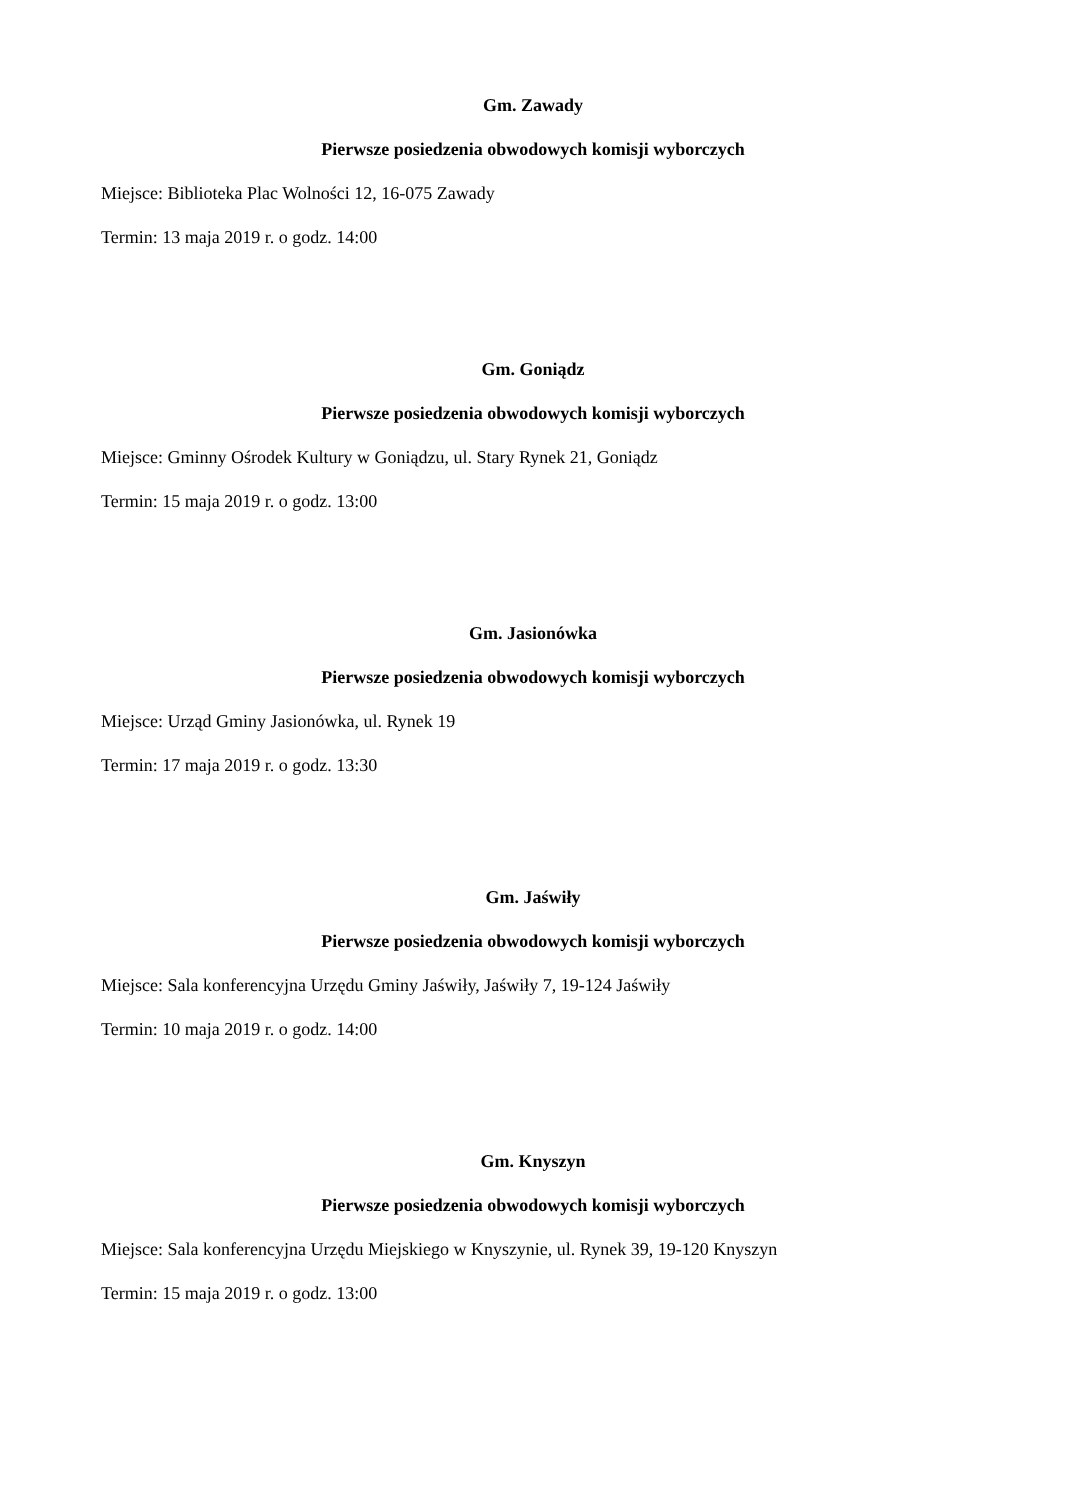Gm. Zawady
Pierwsze posiedzenia obwodowych komisji wyborczych
Miejsce: Biblioteka Plac Wolności 12, 16-075 Zawady
Termin: 13 maja 2019 r. o godz. 14:00
Gm. Goniądz
Pierwsze posiedzenia obwodowych komisji wyborczych
Miejsce: Gminny Ośrodek Kultury w Goniądzu, ul. Stary Rynek 21, Goniądz
Termin: 15 maja 2019 r. o godz. 13:00
Gm. Jasionówka
Pierwsze posiedzenia obwodowych komisji wyborczych
Miejsce: Urząd Gminy Jasionówka, ul. Rynek 19
Termin: 17 maja 2019 r. o godz. 13:30
Gm. Jaświły
Pierwsze posiedzenia obwodowych komisji wyborczych
Miejsce: Sala konferencyjna Urzędu Gminy Jaświły, Jaświły 7, 19-124 Jaświły
Termin: 10 maja 2019 r. o godz. 14:00
Gm. Knyszyn
Pierwsze posiedzenia obwodowych komisji wyborczych
Miejsce: Sala konferencyjna Urzędu Miejskiego w Knyszynie, ul. Rynek 39, 19-120 Knyszyn
Termin: 15 maja 2019 r. o godz. 13:00